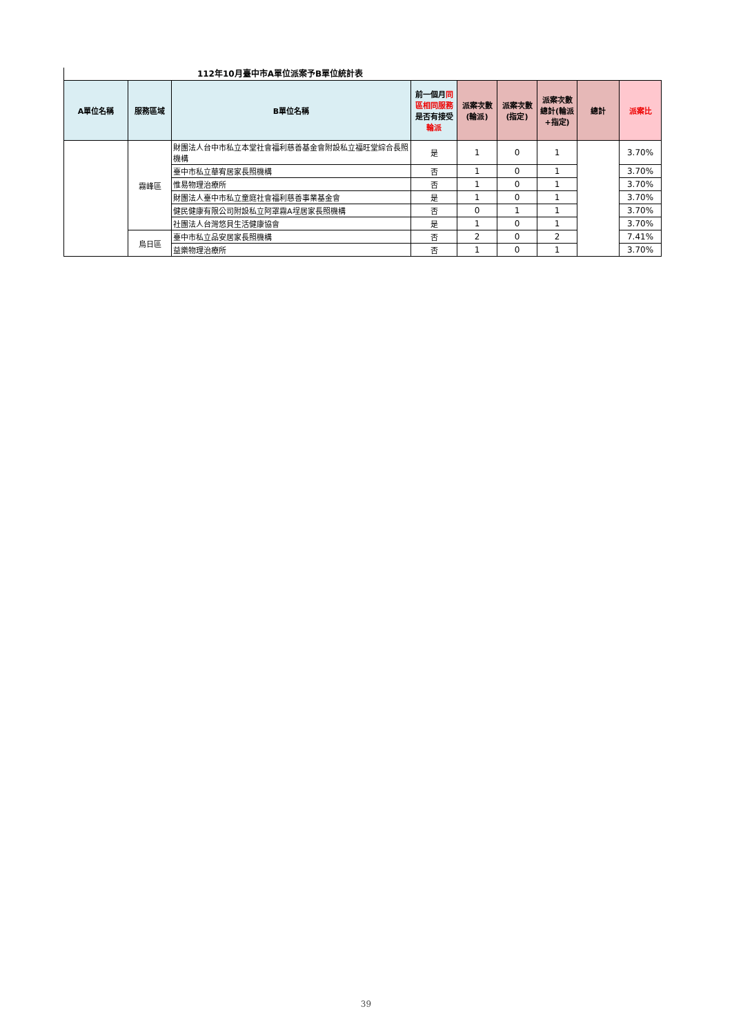112年10月臺中市A單位派案予B單位統計表
| A單位名稱 | 服務區域 | B單位名稱 | 前一個月 同區相同服務 是否有接受 輪派 | 派案次數(輪派) | 派案次數(指定) | 派案次數總計(輪派+指定) | 總計 | 派案比 |
| --- | --- | --- | --- | --- | --- | --- | --- | --- |
| | 霧峰區 | 財團法人台中市私立本堂社會福利慈善基金會附設私立福旺堂綜合長照機構 | 是 | 1 | 0 | 1 | | 3.70% |
| | | 臺中市私立華宥居家長照機構 | 否 | 1 | 0 | 1 | | 3.70% |
| | | 惟易物理治療所 | 否 | 1 | 0 | 1 | | 3.70% |
| | | 財團法人臺中市私立童庭社會福利慈善事業基金會 | 是 | 1 | 0 | 1 | | 3.70% |
| | | 健民健康有限公司附設私立阿罩霧A埕居家長照機構 | 否 | 0 | 1 | 1 | | 3.70% |
| | | 社團法人台灣悠貝生活健康協會 | 是 | 1 | 0 | 1 | | 3.70% |
| | 烏日區 | 臺中市私立品安居家長照機構 | 否 | 2 | 0 | 2 | | 7.41% |
| | | 益樂物理治療所 | 否 | 1 | 0 | 1 | | 3.70% |
39